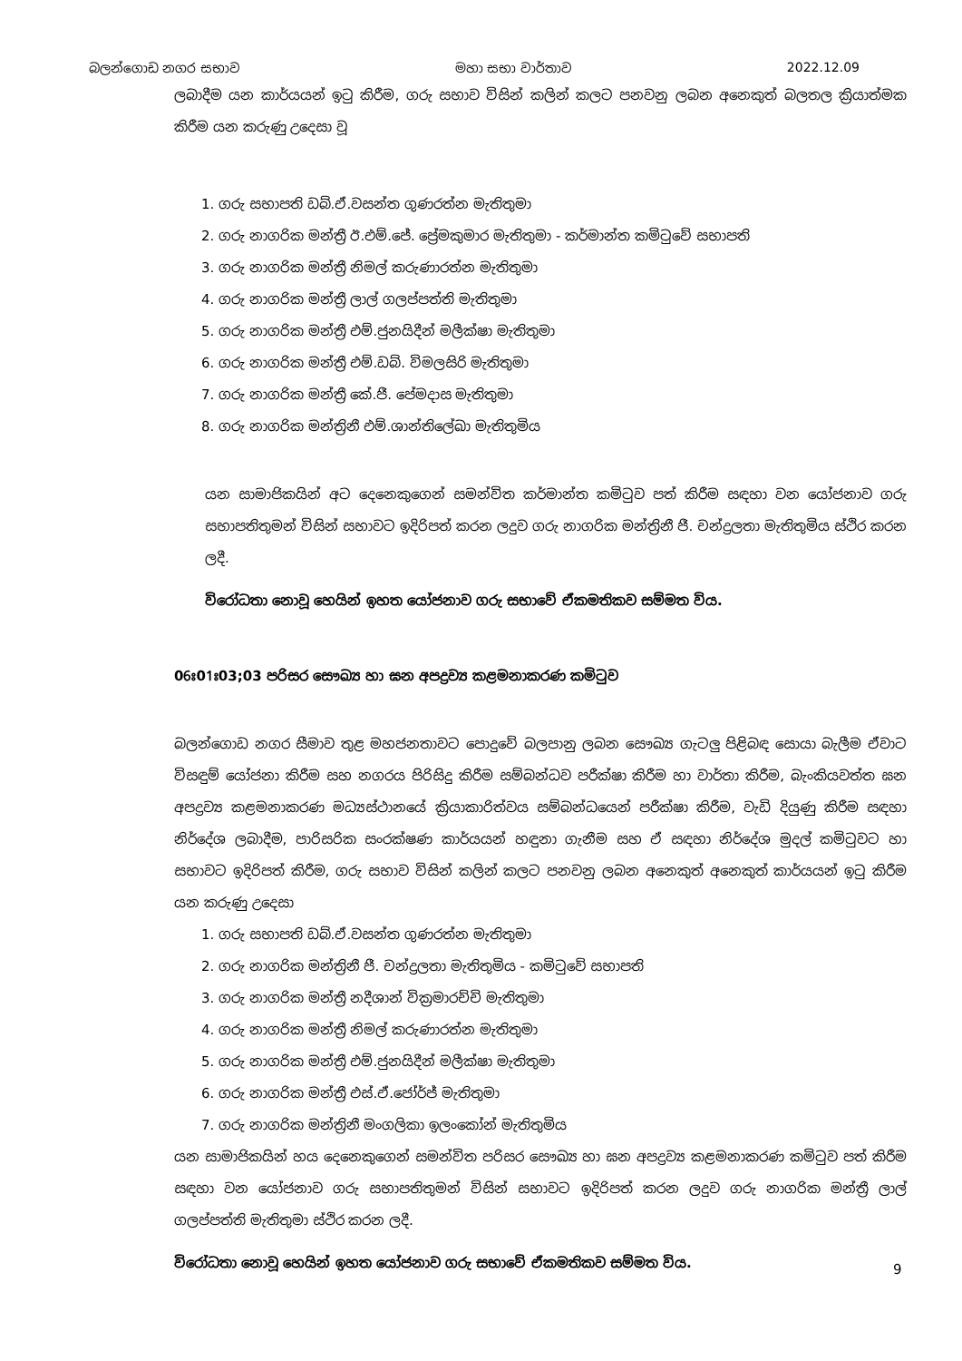බලන්ගොඩ නගර සභාව මහා සභා වාර්තාව 2022.12.09
ලබාදීම යන කාර්යයන් ඉටු කිරීම, ගරු සභාව විසින් කලින් කලට පනවනු ලබන අනෙකුත් බලතල ක්‍රියාත්මක කිරීම යන කරුණු උදෙසා වූ
1. ගරු සභාපති ඩබ්.ඒ.වසන්ත ගුණරත්න මැතිතුමා
2. ගරු නාගරික මන්ත්‍රී ඊ.එම්.ජේ. ප්‍රේමකුමාර මැතිතුමා - කර්මාන්ත කමිටුවේ සභාපති
3. ගරු නාගරික මන්ත්‍රී නිමල් කරුණාරත්න මැතිතුමා
4. ගරු නාගරික මන්ත්‍රී ලාල් ගලප්පත්ති මැතිතුමා
5. ගරු නාගරික මන්ත්‍රී එම්.ජුනයිදීන් මලීක්ෂා මැතිතුමා
6. ගරු නාගරික මන්ත්‍රී එම්.ඩබ්. විමලසිරි මැතිතුමා
7. ගරු නාගරික මන්ත්‍රී කේ.ජී. පේමදාස මැතිතුමා
8. ගරු නාගරික මන්ත්‍රිනී එම්.ශාන්තිලේඛා මැතිතුමිය
යන සාමාජිකයින් අට දෙනෙකුගෙන් සමන්විත කර්මාන්ත කමිටුව පත් කිරීම සඳහා වන යෝජනාව ගරු සභාපතිතුමන් විසින් සභාවට ඉදිරිපත් කරන ලදුව ගරු නාගරික මන්ත්‍රිනී ජී. චන්ද්‍රලතා මැතිතුමිය ස්ථිර කරන ලදී.
විරෝධතා නොවූ හෙයින් ඉහත යෝජනාව ගරු සභාවේ ඒකමතිකව සම්මත විය.
06ඃ01ඃ03;03 පරිසර සෞඛ්‍ය හා ඝන අපද්‍රව්‍ය කළමනාකරණ කමිටුව
බලන්ගොඩ නගර සීමාව තුළ මහජනතාවට පොදුවේ බලපානු ලබන සෞඛ්‍ය ගැටලු පිළිබඳ සොයා බැලීම ඒවාට විසඳුම් යෝජනා කිරීම සහ නගරය පිරිසිදු කිරීම සම්බන්ධව පරීක්ෂා කිරීම හා වාර්තා කිරීම, බැංකියවත්ත ඝන අපද්‍රව්‍ය කළමනාකරණ මධ්‍යස්ථානයේ ක්‍රියාකාරිත්වය සම්බන්ධයෙන් පරීක්ෂා කිරීම, වැඩි දියුණු කිරීම සඳහා නිර්දේශ ලබාදීම, පාරිසරික සංරක්ෂණ කාර්යයන් හඳුනා ගැනීම සහ ඒ සඳහා නිර්දේශ මුදල් කමිටුවට හා සභාවට ඉදිරිපත් කිරීම, ගරු සභාව විසින් කලින් කලට පනවනු ලබන අනෙකුත් අනෙකුත් කාර්යයන් ඉටු කිරීම යන කරුණු උදෙසා
1. ගරු සභාපති ඩබ්.ඒ.වසන්ත ගුණරත්න මැතිතුමා
2. ගරු නාගරික මන්ත්‍රිනී ජී. චන්ද්‍රලතා මැතිතුමිය - කමිටුවේ සභාපති
3. ගරු නාගරික මන්ත්‍රී නදීශාන් වික්‍රමාරච්චි මැතිතුමා
4. ගරු නාගරික මන්ත්‍රී නිමල් කරුණාරත්න මැතිතුමා
5. ගරු නාගරික මන්ත්‍රී එම්.ජුනයිදීන් මලීක්ෂා මැතිතුමා
6. ගරු නාගරික මන්ත්‍රී එස්.ඒ.ජෝර්ජ් මැතිතුමා
7. ගරු නාගරික මන්ත්‍රිනී මංගලිකා ඉලංකෝන් මැතිතුමිය
යන සාමාජිකයින් හය දෙනෙකුගෙන් සමන්විත පරිසර සෞඛ්‍ය හා ඝන අපද්‍රව්‍ය කළමනාකරණ කමිටුව පත් කිරීම සඳහා වන යෝජනාව ගරු සභාපතිතුමන් විසින් සභාවට ඉදිරිපත් කරන ලදුව ගරු නාගරික මන්ත්‍රී ලාල් ගලප්පත්ති මැතිතුමා ස්ථිර කරන ලදී.
විරෝධතා නොවූ හෙයින් ඉහත යෝජනාව ගරු සභාවේ ඒකමතිකව සම්මත විය.
9